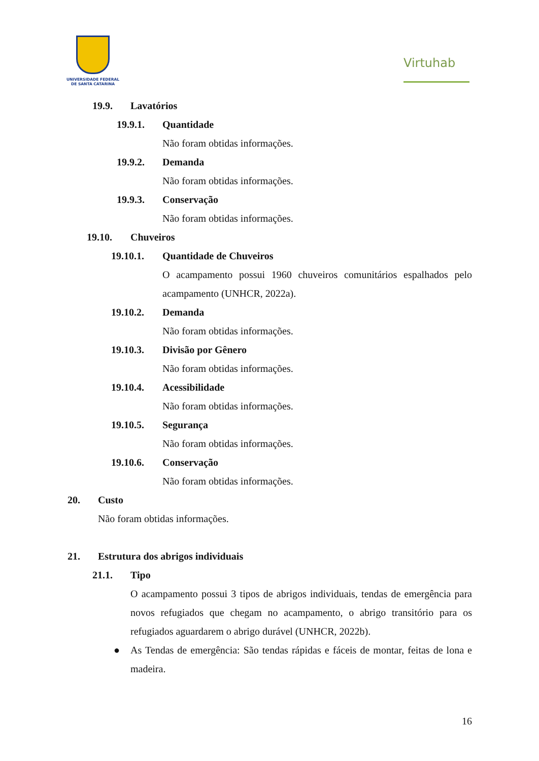UNIVERSIDADE FEDERAL
DE SANTA CATARINA
Virtuhab
19.9. Lavatórios
19.9.1. Quantidade
Não foram obtidas informações.
19.9.2. Demanda
Não foram obtidas informações.
19.9.3. Conservação
Não foram obtidas informações.
19.10. Chuveiros
19.10.1. Quantidade de Chuveiros
O acampamento possui 1960 chuveiros comunitários espalhados pelo acampamento (UNHCR, 2022a).
19.10.2. Demanda
Não foram obtidas informações.
19.10.3. Divisão por Gênero
Não foram obtidas informações.
19.10.4. Acessibilidade
Não foram obtidas informações.
19.10.5. Segurança
Não foram obtidas informações.
19.10.6. Conservação
Não foram obtidas informações.
20. Custo
Não foram obtidas informações.
21. Estrutura dos abrigos individuais
21.1. Tipo
O acampamento possui 3 tipos de abrigos individuais, tendas de emergência para novos refugiados que chegam no acampamento, o abrigo transitório para os refugiados aguardarem o abrigo durável (UNHCR, 2022b).
●
As Tendas de emergência: São tendas rápidas e fáceis de montar, feitas de lona e madeira.
16